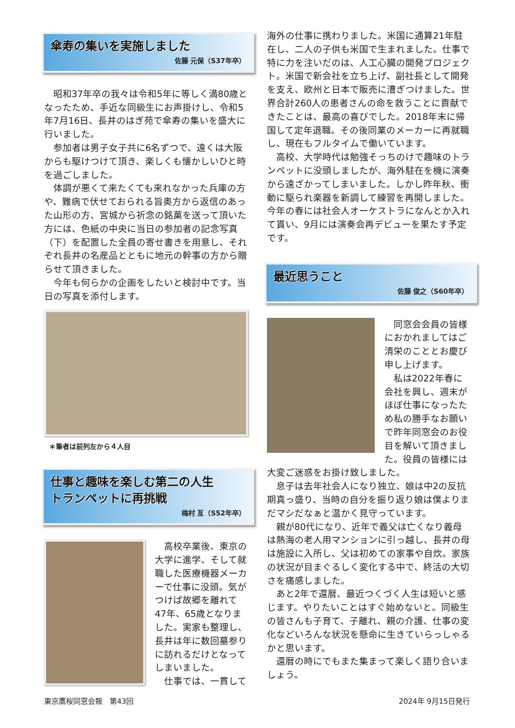傘寿の集いを実施しました
佐藤 元保（S37年卒）
昭和37年卒の我々は令和5年に等しく満80歳となったため、手近な同級生にお声掛けし、令和5年7月16日、長井のはぎ苑で傘寿の集いを盛大に行いました。
参加者は男子女子共に6名ずつで、遠くは大阪からも駆けつけて頂き、楽しくも懐かしいひと時を過ごしました。
体調が悪くて来たくても来れなかった兵庫の方や、難病で伏せておられる旨奥方から返信のあった山形の方、宮城から祈念の銘菓を送って頂いた方には、色紙の中央に当日の参加者の記念写真（下）を配置した全員の寄せ書きを用意し、それぞれ長井の名産品とともに地元の幹事の方から贈らせて頂きました。
今年も何らかの企画をしたいと検討中です。当日の写真を添付します。
＊筆者は前列左から４人目
仕事と趣味を楽しむ第二の人生
トランペットに再挑戦
梅村 亙（S52年卒）
高校卒業後、東京の大学に進学、そして就職した医療機器メーカーで仕事に没頭。気がつけば故郷を離れて47年、65歳となりました。実家も整理し、長井は年に数回墓参りに訪れるだけとなってしまいました。
仕事では、一貫して
海外の仕事に携わりました。米国に通算21年駐在し、二人の子供も米国で生まれました。仕事で特に力を注いだのは、人工心臓の開発プロジェクト。米国で新会社を立ち上げ、副社長として開発を支え、欧州と日本で販売に漕ぎつけました。世界合計260人の患者さんの命を救うことに貢献できたことは、最高の喜びでした。2018年末に帰国して定年退職。その後同業のメーカーに再就職し、現在もフルタイムで働いています。
高校、大学時代は勉強そっちのけで趣味のトランペットに没頭しましたが、海外駐在を機に演奏から遠ざかってしまいました。しかし昨年秋、衝動に駆られ楽器を新調して練習を再開しました。今年の春には社会人オーケストラになんとか入れて貰い、9月には演奏会再デビューを果たす予定です。
最近思うこと
佐藤 俊之（S60年卒）
同窓会会員の皆様におかれましてはご清栄のこととお慶び申し上げます。
私は2022年春に会社を興し、週末がほぼ仕事になったため私の勝手なお願いで昨年同窓会のお役目を解いて頂きました。役員の皆様には
大変ご迷惑をお掛け致しました。
息子は去年社会人になり独立、娘は中2の反抗期真っ盛り、当時の自分を振り返り娘は僕よりまだマシだなぁと温かく見守っています。
親が80代になり、近年で義父は亡くなり義母は熱海の老人用マンションに引っ越し、長井の母は施設に入所し、父は初めての家事や自炊。家族の状況が目まぐるしく変化する中で、終活の大切さを痛感しました。
あと2年で還暦、最近つくづく人生は短いと感じます。やりたいことはすぐ始めないと。同級生の皆さんも子育て、子離れ、親の介護、仕事の変化などいろんな状況を懸命に生きていらっしゃるかと思います。
還暦の時にでもまた集まって楽しく語り合いましょう。
東京鷹桜同窓会報　第43回 2024年 9月15日発行